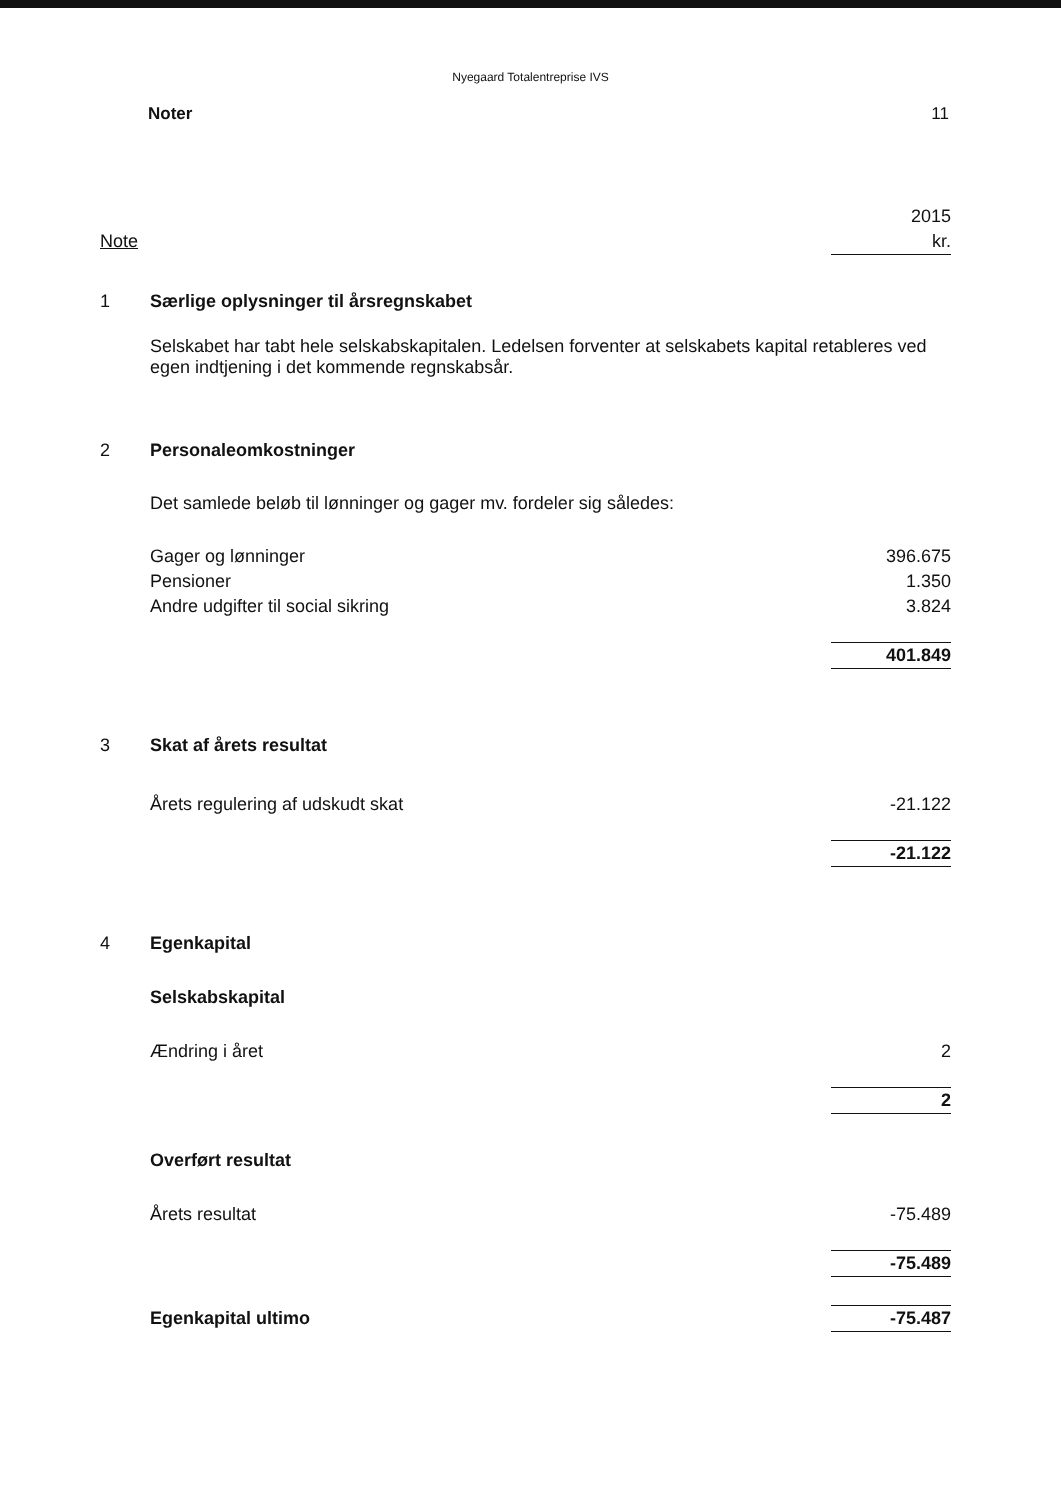Nyegaard Totalentreprise IVS
Noter 11
| | | 2015 |
| Note | | kr. |
| 1 | Særlige oplysninger til årsregnskabet | |
| | Selskabet har tabt hele selskabskapitalen. Ledelsen forventer at selskabets kapital retableres ved egen indtjening i det kommende regnskabsår. | |
| 2 | Personaleomkostninger | |
| | Det samlede beløb til lønninger og gager mv. fordeler sig således: | |
| | Gager og lønninger | 396.675 |
| | Pensioner | 1.350 |
| | Andre udgifter til social sikring | 3.824 |
| | | 401.849 |
| 3 | Skat af årets resultat | |
| | Årets regulering af udskudt skat | -21.122 |
| | | -21.122 |
| 4 | Egenkapital | |
| | Selskabskapital | |
| | Ændring i året | 2 |
| | | 2 |
| | Overført resultat | |
| | Årets resultat | -75.489 |
| | | -75.489 |
| | Egenkapital ultimo | -75.487 |